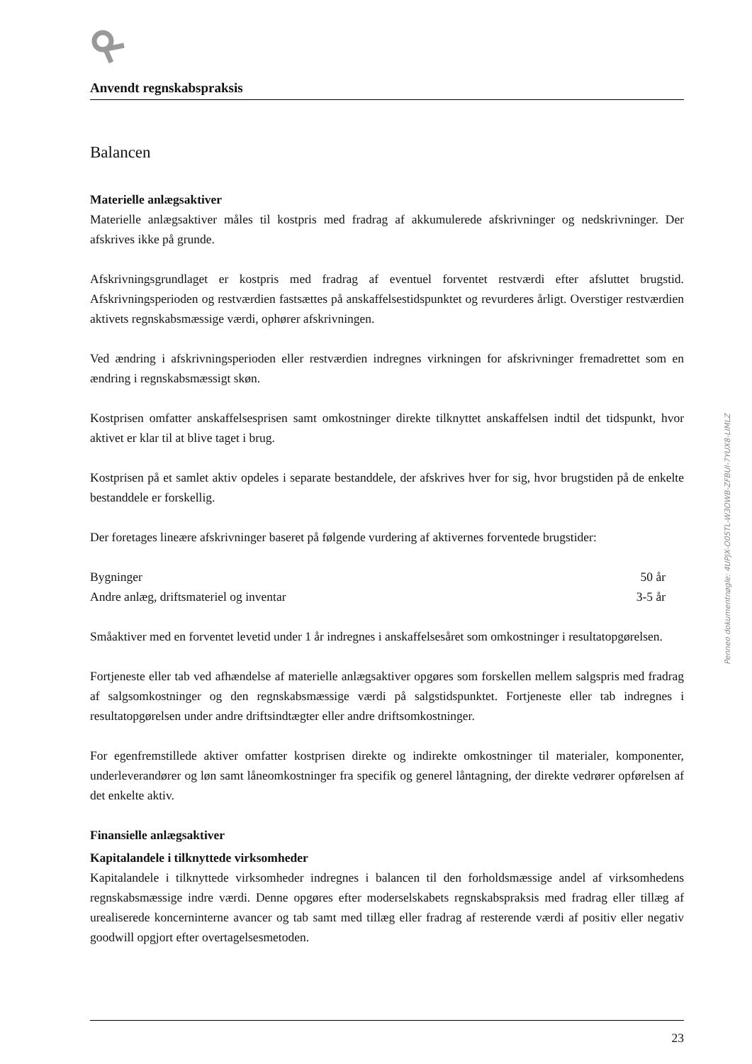Anvendt regnskabspraksis
Balancen
Materielle anlægsaktiver
Materielle anlægsaktiver måles til kostpris med fradrag af akkumulerede afskrivninger og nedskrivninger. Der afskrives ikke på grunde.
Afskrivningsgrundlaget er kostpris med fradrag af eventuel forventet restværdi efter afsluttet brugstid. Afskrivningsperioden og restværdien fastsættes på anskaffelsestidspunktet og revurderes årligt. Overstiger restværdien aktivets regnskabsmæssige værdi, ophører afskrivningen.
Ved ændring i afskrivningsperioden eller restværdien indregnes virkningen for afskrivninger fremadrettet som en ændring i regnskabsmæssigt skøn.
Kostprisen omfatter anskaffelsesprisen samt omkostninger direkte tilknyttet anskaffelsen indtil det tidspunkt, hvor aktivet er klar til at blive taget i brug.
Kostprisen på et samlet aktiv opdeles i separate bestanddele, der afskrives hver for sig, hvor brugstiden på de enkelte bestanddele er forskellig.
Der foretages lineære afskrivninger baseret på følgende vurdering af aktivernes forventede brugstider:
| Bygninger | 50 år |
| Andre anlæg, driftsmateriel og inventar | 3-5 år |
Småaktiver med en forventet levetid under 1 år indregnes i anskaffelsesåret som omkostninger i resultatopgørelsen.
Fortjeneste eller tab ved afhændelse af materielle anlægsaktiver opgøres som forskellen mellem salgspris med fradrag af salgsomkostninger og den regnskabsmæssige værdi på salgstidspunktet. Fortjeneste eller tab indregnes i resultatopgørelsen under andre driftsindtægter eller andre driftsomkostninger.
For egenfremstillede aktiver omfatter kostprisen direkte og indirekte omkostninger til materialer, komponenter, underleverandører og løn samt låneomkostninger fra specifik og generel låntagning, der direkte vedrører opførelsen af det enkelte aktiv.
Finansielle anlægsaktiver
Kapitalandele i tilknyttede virksomheder
Kapitalandele i tilknyttede virksomheder indregnes i balancen til den forholdsmæssige andel af virksomhedens regnskabsmæssige indre værdi. Denne opgøres efter moderselskabets regnskabspraksis med fradrag eller tillæg af urealiserede koncerninterne avancer og tab samt med tillæg eller fradrag af resterende værdi af positiv eller negativ goodwill opgjort efter overtagelsesmetoden.
Penneo dokumentnøgle: 4UPJX-O05TL-W3OWB-ZFBUI-7YUX8-LIMLZ
23